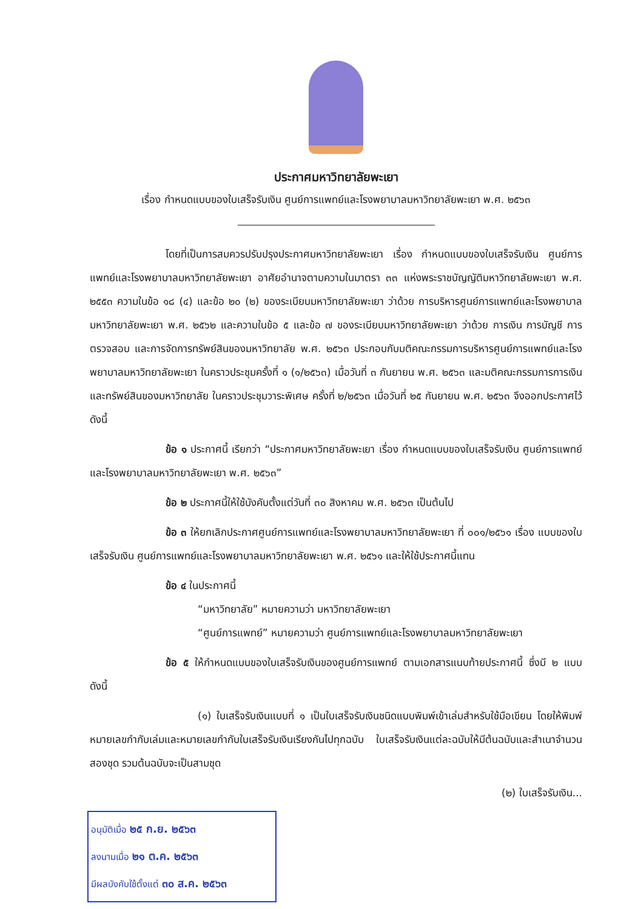ประกาศมหาวิทยาลัยพะเยา
เรื่อง กำหนดแบบของใบเสร็จรับเงิน ศูนย์การแพทย์และโรงพยาบาลมหาวิทยาลัยพะเยา พ.ศ. ๒๕๖๓
โดยที่เป็นการสมควรปรับปรุงประกาศมหาวิทยาลัยพะเยา เรื่อง กำหนดแบบของใบเสร็จรับเงิน ศูนย์การแพทย์และโรงพยาบาลมหาวิทยาลัยพะเยา อาศัยอำนาจตามความในมาตรา ๓๓ แห่งพระราชบัญญัติมหาวิทยาลัยพะเยา พ.ศ. ๒๕๕๓ ความในข้อ ๑๘ (๔) และข้อ ๒๐ (๒) ของระเบียบมหาวิทยาลัยพะเยา ว่าด้วย การบริหารศูนย์การแพทย์และโรงพยาบาลมหาวิทยาลัยพะเยา พ.ศ. ๒๕๖๒ และความในข้อ ๕ และข้อ ๗ ของระเบียบมหาวิทยาลัยพะเยา ว่าด้วย การเงิน การบัญชี การตรวจสอบ และการจัดการทรัพย์สินของมหาวิทยาลัย พ.ศ. ๒๕๖๓ ประกอบกับมติคณะกรรมการบริหารศูนย์การแพทย์และโรงพยาบาลมหาวิทยาลัยพะเยา ในคราวประชุมครั้งที่ ๑ (๑/๒๕๖๓) เมื่อวันที่ ๓ กันยายน พ.ศ. ๒๕๖๓ และมติคณะกรรมการการเงินและทรัพย์สินของมหาวิทยาลัย ในคราวประชุมวาระพิเศษ ครั้งที่ ๒/๒๕๖๓ เมื่อวันที่ ๒๕ กันยายน พ.ศ. ๒๕๖๓ จึงออกประกาศไว้ดังนี้
ข้อ ๑ ประกาศนี้ เรียกว่า “ประกาศมหาวิทยาลัยพะเยา เรื่อง กำหนดแบบของใบเสร็จรับเงิน ศูนย์การแพทย์และโรงพยาบาลมหาวิทยาลัยพะเยา พ.ศ. ๒๕๖๓”
ข้อ ๒ ประกาศนี้ให้ใช้บังคับตั้งแต่วันที่ ๓๐ สิงหาคม พ.ศ. ๒๕๖๓ เป็นต้นไป
ข้อ ๓ ให้ยกเลิกประกาศศูนย์การแพทย์และโรงพยาบาลมหาวิทยาลัยพะเยา ที่ ๐๐๑/๒๕๖๑ เรื่อง แบบของใบเสร็จรับเงิน ศูนย์การแพทย์และโรงพยาบาลมหาวิทยาลัยพะเยา พ.ศ. ๒๕๖๑ และให้ใช้ประกาศนี้แทน
ข้อ ๔ ในประกาศนี้
“มหาวิทยาลัย” หมายความว่า มหาวิทยาลัยพะเยา
“ศูนย์การแพทย์” หมายความว่า ศูนย์การแพทย์และโรงพยาบาลมหาวิทยาลัยพะเยา
ข้อ ๕ ให้กำหนดแบบของใบเสร็จรับเงินของศูนย์การแพทย์ ตามเอกสารแนบท้ายประกาศนี้ ซึ่งมี ๒ แบบ ดังนี้
(๑) ใบเสร็จรับเงินแบบที่ ๑ เป็นใบเสร็จรับเงินชนิดแบบพิมพ์เข้าเล่มสำหรับใช้มือเขียน โดยให้พิมพ์หมายเลขกำกับเล่มและหมายเลขกำกับใบเสร็จรับเงินเรียงกันไปทุกฉบับ ใบเสร็จรับเงินแต่ละฉบับให้มีต้นฉบับและสำเนาจำนวนสองชุด รวมต้นฉบับจะเป็นสามชุด
(๒) ใบเสร็จรับเงิน...
อนุมัติเมื่อ ๒๕ ก.ย. ๒๕๖๓
ลงนามเมื่อ ๒๑ ต.ค. ๒๕๖๓
มีผลบังคับใช้ตั้งแต่ ๓๐ ส.ค. ๒๕๖๓